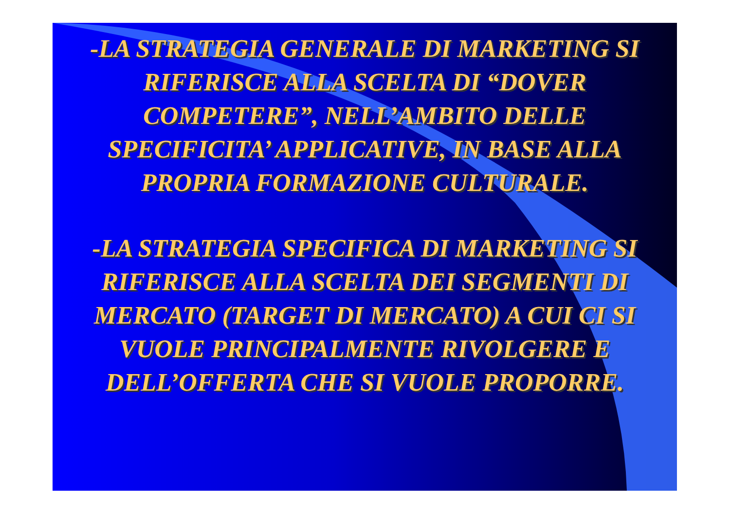-LA STRATEGIA GENERALE DI MARKETING SI RIFERISCE ALLA SCELTA DI “DOVER COMPETERE”, NELL’AMBITO DELLE SPECIFICITA’ APPLICATIVE, IN BASE ALLA PROPRIA FORMAZIONE CULTURALE.
-LA STRATEGIA SPECIFICA DI MARKETING SI RIFERISCE ALLA SCELTA DEI SEGMENTI DI MERCATO (TARGET DI MERCATO) A CUI CI SI VUOLE PRINCIPALMENTE RIVOLGERE E DELL’OFFERTA CHE SI VUOLE PROPORRE.